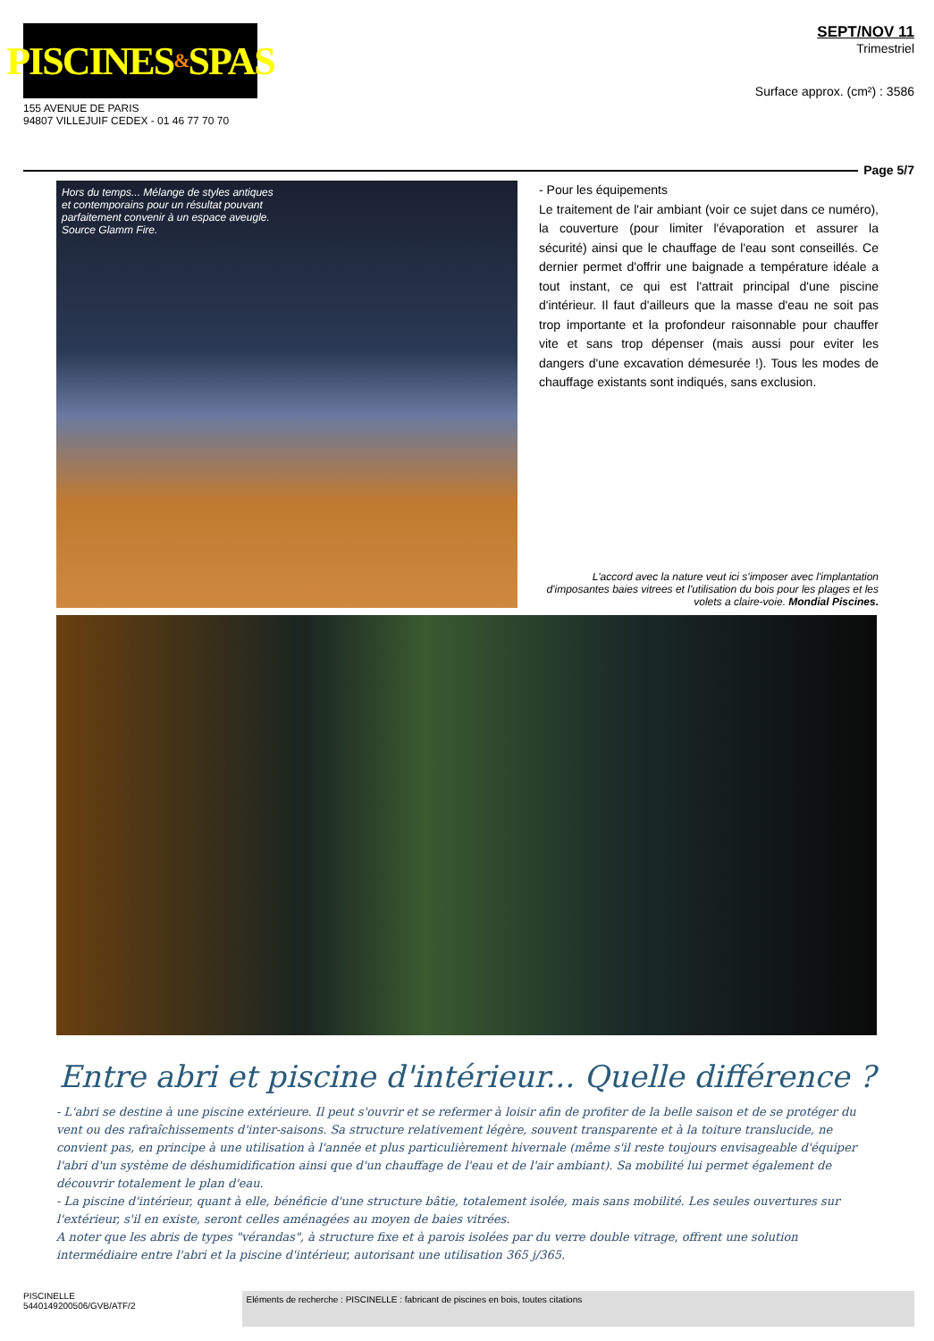PISCINES & SPAS
155 AVENUE DE PARIS
94807 VILLEJUIF CEDEX - 01 46 77 70 70
SEPT/NOV 11
Trimestriel
Surface approx. (cm²) : 3586
Page 5/7
Hors du temps... Mélange de styles antiques
et contemporains pour un résultat pouvant
parfaitement convenir à un espace aveugle.
Source Glamm Fire.
- Pour les équipements
Le traitement de l'air ambiant (voir ce sujet dans ce numéro), la couverture (pour limiter l'évaporation et assurer la sécurité) ainsi que le chauffage de l'eau sont conseillés. Ce dernier permet d'offrir une baignade a température idéale a tout instant, ce qui est l'attrait principal d'une piscine d'intérieur. Il faut d'ailleurs que la masse d'eau ne soit pas trop importante et la profondeur raisonnable pour chauffer vite et sans trop dépenser (mais aussi pour eviter les dangers d'une excavation démesurée !). Tous les modes de chauffage existants sont indiqués, sans exclusion.
L'accord avec la nature veut ici s'imposer avec l'implantation d'imposantes baies vitrees et l'utilisation du bois pour les plages et les volets a claire-voie. Mondial Piscines.
Entre abri et piscine d'intérieur... Quelle différence ?
- L'abri se destine à une piscine extérieure. Il peut s'ouvrir et se refermer à loisir afin de profiter de la belle saison et de se protéger du vent ou des rafraîchissements d'inter-saisons. Sa structure relativement légère, souvent transparente et à la toiture translucide, ne convient pas, en principe à une utilisation à l'année et plus particulièrement hivernale (même s'il reste toujours envisageable d'équiper l'abri d'un système de déshumidification ainsi que d'un chauffage de l'eau et de l'air ambiant). Sa mobilité lui permet également de découvrir totalement le plan d'eau.
- La piscine d'intérieur, quant à elle, bénéficie d'une structure bâtie, totalement isolée, mais sans mobilité. Les seules ouvertures sur l'extérieur, s'il en existe, seront celles aménagées au moyen de baies vitrées.
A noter que les abris de types "vérandas", à structure fixe et à parois isolées par du verre double vitrage, offrent une solution intermédiaire entre l'abri et la piscine d'intérieur, autorisant une utilisation 365 j/365.
PISCINELLE
5440149200506/GVB/ATF/2
Eléments de recherche : PISCINELLE : fabricant de piscines en bois, toutes citations